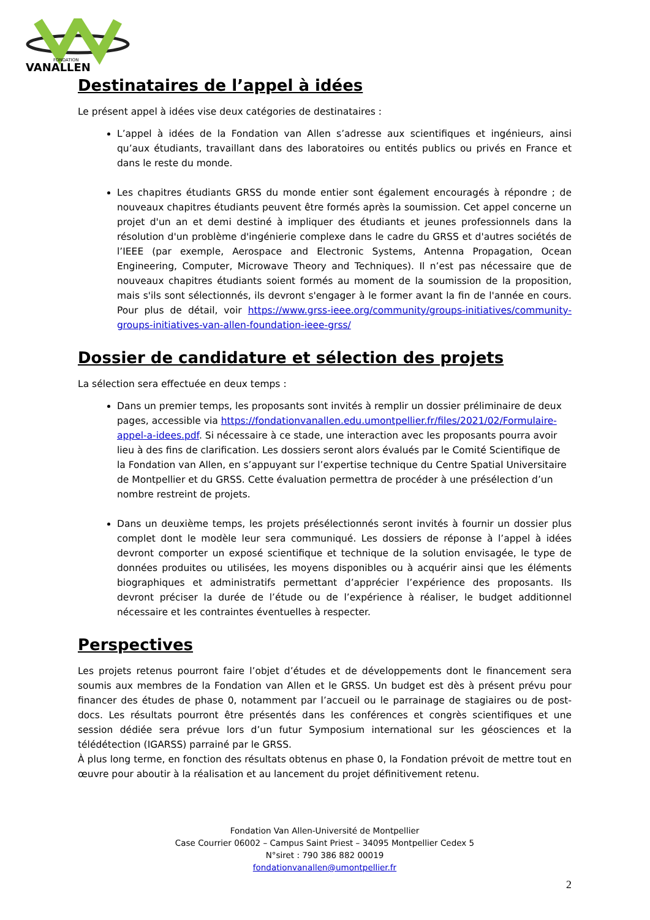FONDATION
VANALLEN
Destinataires de l’appel à idées
Le présent appel à idées vise deux catégories de destinataires :
L’appel à idées de la Fondation van Allen s’adresse aux scientifiques et ingénieurs, ainsi qu’aux étudiants, travaillant dans des laboratoires ou entités publics ou privés en France et dans le reste du monde.
Les chapitres étudiants GRSS du monde entier sont également encouragés à répondre ; de nouveaux chapitres étudiants peuvent être formés après la soumission. Cet appel concerne un projet d'un an et demi destiné à impliquer des étudiants et jeunes professionnels dans la résolution d'un problème d'ingénierie complexe dans le cadre du GRSS et d'autres sociétés de l’IEEE (par exemple, Aerospace and Electronic Systems, Antenna Propagation, Ocean Engineering, Computer, Microwave Theory and Techniques). Il n’est pas nécessaire que de nouveaux chapitres étudiants soient formés au moment de la soumission de la proposition, mais s'ils sont sélectionnés, ils devront s'engager à le former avant la fin de l'année en cours. Pour plus de détail, voir https://www.grss-ieee.org/community/groups-initiatives/community-groups-initiatives-van-allen-foundation-ieee-grss/
Dossier de candidature et sélection des projets
La sélection sera effectuée en deux temps :
Dans un premier temps, les proposants sont invités à remplir un dossier préliminaire de deux pages, accessible via https://fondationvanallen.edu.umontpellier.fr/files/2021/02/Formulaire-appel-a-idees.pdf. Si nécessaire à ce stade, une interaction avec les proposants pourra avoir lieu à des fins de clarification. Les dossiers seront alors évalués par le Comité Scientifique de la Fondation van Allen, en s’appuyant sur l’expertise technique du Centre Spatial Universitaire de Montpellier et du GRSS. Cette évaluation permettra de procéder à une présélection d’un nombre restreint de projets.
Dans un deuxième temps, les projets présélectionnés seront invités à fournir un dossier plus complet dont le modèle leur sera communiqué. Les dossiers de réponse à l’appel à idées devront comporter un exposé scientifique et technique de la solution envisagée, le type de données produites ou utilisées, les moyens disponibles ou à acquérir ainsi que les éléments biographiques et administratifs permettant d’apprécier l’expérience des proposants. Ils devront préciser la durée de l’étude ou de l’expérience à réaliser, le budget additionnel nécessaire et les contraintes éventuelles à respecter.
Perspectives
Les projets retenus pourront faire l’objet d’études et de développements dont le financement sera soumis aux membres de la Fondation van Allen et le GRSS. Un budget est dès à présent prévu pour financer des études de phase 0, notamment par l’accueil ou le parrainage de stagiaires ou de post-docs. Les résultats pourront être présentés dans les conférences et congrès scientifiques et une session dédiée sera prévue lors d’un futur Symposium international sur les géosciences et la télédétection (IGARSS) parrainé par le GRSS.
À plus long terme, en fonction des résultats obtenus en phase 0, la Fondation prévoit de mettre tout en œuvre pour aboutir à la réalisation et au lancement du projet définitivement retenu.
Fondation Van Allen-Université de Montpellier
Case Courrier 06002 – Campus Saint Priest – 34095 Montpellier Cedex 5
N°siret : 790 386 882 00019
fondationvanallen@umontpellier.fr
2